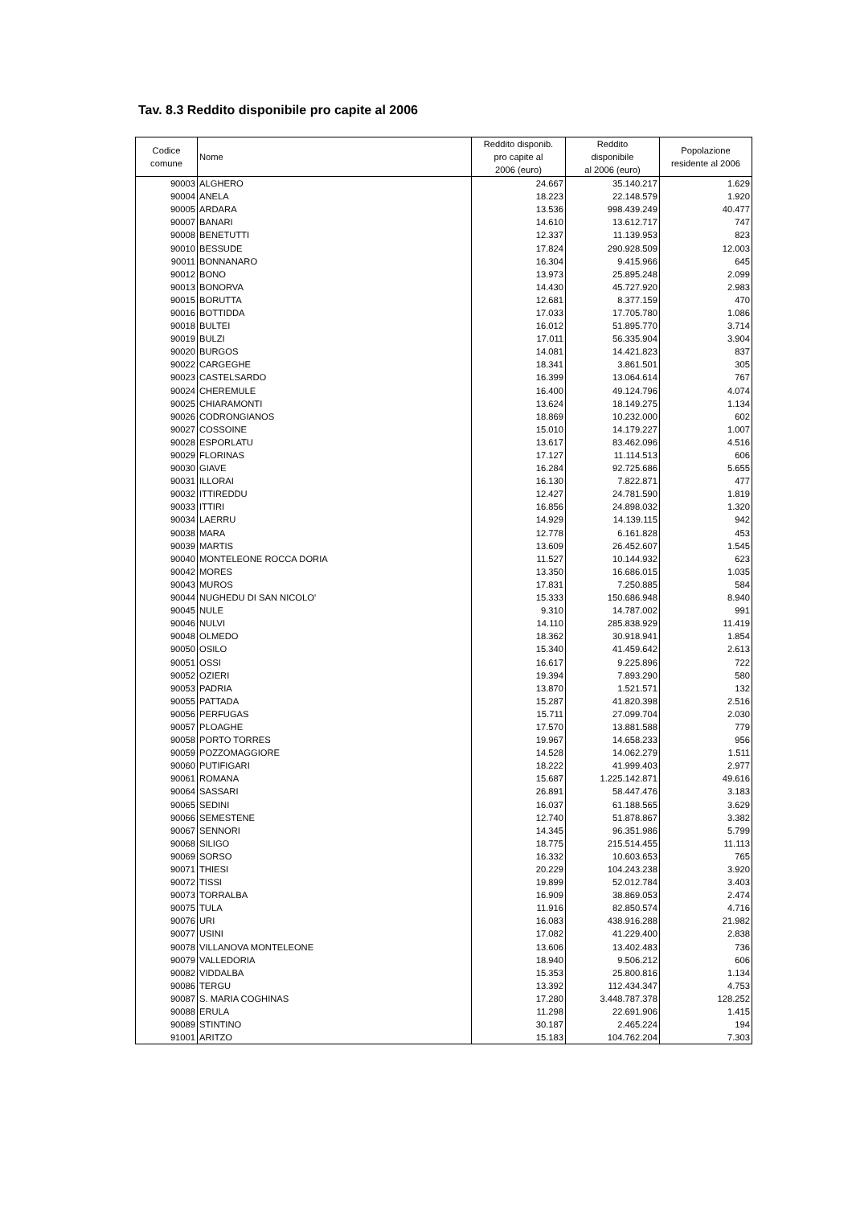Tav. 8.3 Reddito disponibile pro capite al 2006
| Codice comune | Nome | Reddito disponib. pro capite al 2006 (euro) | Reddito disponibile al 2006 (euro) | Popolazione residente al 2006 |
| --- | --- | --- | --- | --- |
| 90003 | ALGHERO | 24.667 | 35.140.217 | 1.629 |
| 90004 | ANELA | 18.223 | 22.148.579 | 1.920 |
| 90005 | ARDARA | 13.536 | 998.439.249 | 40.477 |
| 90007 | BANARI | 14.610 | 13.612.717 | 747 |
| 90008 | BENETUTTI | 12.337 | 11.139.953 | 823 |
| 90010 | BESSUDE | 17.824 | 290.928.509 | 12.003 |
| 90011 | BONNANARO | 16.304 | 9.415.966 | 645 |
| 90012 | BONO | 13.973 | 25.895.248 | 2.099 |
| 90013 | BONORVA | 14.430 | 45.727.920 | 2.983 |
| 90015 | BORUTTA | 12.681 | 8.377.159 | 470 |
| 90016 | BOTTIDDA | 17.033 | 17.705.780 | 1.086 |
| 90018 | BULTEI | 16.012 | 51.895.770 | 3.714 |
| 90019 | BULZI | 17.011 | 56.335.904 | 3.904 |
| 90020 | BURGOS | 14.081 | 14.421.823 | 837 |
| 90022 | CARGEGHE | 18.341 | 3.861.501 | 305 |
| 90023 | CASTELSARDO | 16.399 | 13.064.614 | 767 |
| 90024 | CHEREMULE | 16.400 | 49.124.796 | 4.074 |
| 90025 | CHIARAMONTI | 13.624 | 18.149.275 | 1.134 |
| 90026 | CODRONGIANOS | 18.869 | 10.232.000 | 602 |
| 90027 | COSSOINE | 15.010 | 14.179.227 | 1.007 |
| 90028 | ESPORLATU | 13.617 | 83.462.096 | 4.516 |
| 90029 | FLORINAS | 17.127 | 11.114.513 | 606 |
| 90030 | GIAVE | 16.284 | 92.725.686 | 5.655 |
| 90031 | ILLORAI | 16.130 | 7.822.871 | 477 |
| 90032 | ITTIREDDU | 12.427 | 24.781.590 | 1.819 |
| 90033 | ITTIRI | 16.856 | 24.898.032 | 1.320 |
| 90034 | LAERRU | 14.929 | 14.139.115 | 942 |
| 90038 | MARA | 12.778 | 6.161.828 | 453 |
| 90039 | MARTIS | 13.609 | 26.452.607 | 1.545 |
| 90040 | MONTELEONE ROCCA DORIA | 11.527 | 10.144.932 | 623 |
| 90042 | MORES | 13.350 | 16.686.015 | 1.035 |
| 90043 | MUROS | 17.831 | 7.250.885 | 584 |
| 90044 | NUGHEDU DI SAN NICOLO' | 15.333 | 150.686.948 | 8.940 |
| 90045 | NULE | 9.310 | 14.787.002 | 991 |
| 90046 | NULVI | 14.110 | 285.838.929 | 11.419 |
| 90048 | OLMEDO | 18.362 | 30.918.941 | 1.854 |
| 90050 | OSILO | 15.340 | 41.459.642 | 2.613 |
| 90051 | OSSI | 16.617 | 9.225.896 | 722 |
| 90052 | OZIERI | 19.394 | 7.893.290 | 580 |
| 90053 | PADRIA | 13.870 | 1.521.571 | 132 |
| 90055 | PATTADA | 15.287 | 41.820.398 | 2.516 |
| 90056 | PERFUGAS | 15.711 | 27.099.704 | 2.030 |
| 90057 | PLOAGHE | 17.570 | 13.881.588 | 779 |
| 90058 | PORTO TORRES | 19.967 | 14.658.233 | 956 |
| 90059 | POZZOMAGGIORE | 14.528 | 14.062.279 | 1.511 |
| 90060 | PUTIFIGARI | 18.222 | 41.999.403 | 2.977 |
| 90061 | ROMANA | 15.687 | 1.225.142.871 | 49.616 |
| 90064 | SASSARI | 26.891 | 58.447.476 | 3.183 |
| 90065 | SEDINI | 16.037 | 61.188.565 | 3.629 |
| 90066 | SEMESTENE | 12.740 | 51.878.867 | 3.382 |
| 90067 | SENNORI | 14.345 | 96.351.986 | 5.799 |
| 90068 | SILIGO | 18.775 | 215.514.455 | 11.113 |
| 90069 | SORSO | 16.332 | 10.603.653 | 765 |
| 90071 | THIESI | 20.229 | 104.243.238 | 3.920 |
| 90072 | TISSI | 19.899 | 52.012.784 | 3.403 |
| 90073 | TORRALBA | 16.909 | 38.869.053 | 2.474 |
| 90075 | TULA | 11.916 | 82.850.574 | 4.716 |
| 90076 | URI | 16.083 | 438.916.288 | 21.982 |
| 90077 | USINI | 17.082 | 41.229.400 | 2.838 |
| 90078 | VILLANOVA MONTELEONE | 13.606 | 13.402.483 | 736 |
| 90079 | VALLEDORIA | 18.940 | 9.506.212 | 606 |
| 90082 | VIDDALBA | 15.353 | 25.800.816 | 1.134 |
| 90086 | TERGU | 13.392 | 112.434.347 | 4.753 |
| 90087 | S. MARIA COGHINAS | 17.280 | 3.448.787.378 | 128.252 |
| 90088 | ERULA | 11.298 | 22.691.906 | 1.415 |
| 90089 | STINTINO | 30.187 | 2.465.224 | 194 |
| 91001 | ARITZO | 15.183 | 104.762.204 | 7.303 |